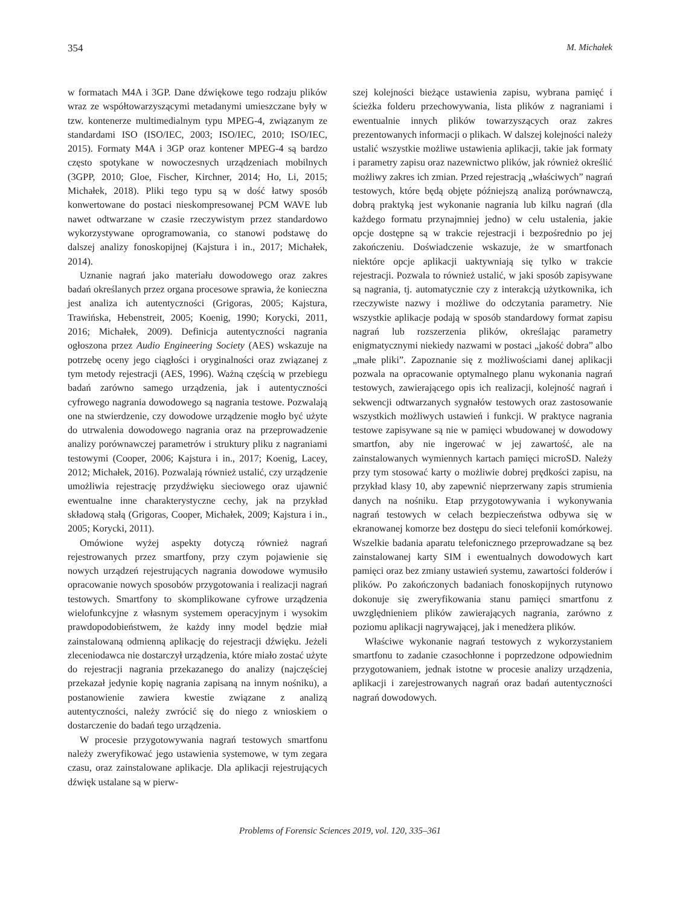354 M. Michałek
w formatach M4A i 3GP. Dane dźwiękowe tego rodzaju plików wraz ze współtowarzyszącymi metadanymi umieszczane były w tzw. kontenerze multimedialnym typu MPEG-4, związanym ze standardami ISO (ISO/IEC, 2003; ISO/IEC, 2010; ISO/IEC, 2015). Formaty M4A i 3GP oraz kontener MPEG-4 są bardzo często spotykane w nowoczesnych urządzeniach mobilnych (3GPP, 2010; Gloe, Fischer, Kirchner, 2014; Ho, Li, 2015; Michałek, 2018). Pliki tego typu są w dość łatwy sposób konwertowane do postaci nieskompresowanej PCM WAVE lub nawet odtwarzane w czasie rzeczywistym przez standardowo wykorzystywane oprogramowania, co stanowi podstawę do dalszej analizy fonoskopijnej (Kajstura i in., 2017; Michałek, 2014).
Uznanie nagrań jako materiału dowodowego oraz zakres badań określanych przez organa procesowe sprawia, że konieczna jest analiza ich autentyczności (Grigoras, 2005; Kajstura, Trawińska, Hebenstreit, 2005; Koenig, 1990; Korycki, 2011, 2016; Michałek, 2009). Definicja autentyczności nagrania ogłoszona przez Audio Engineering Society (AES) wskazuje na potrzebę oceny jego ciągłości i oryginalności oraz związanej z tym metody rejestracji (AES, 1996). Ważną częścią w przebiegu badań zarówno samego urządzenia, jak i autentyczności cyfrowego nagrania dowodowego są nagrania testowe. Pozwalają one na stwierdzenie, czy dowodowe urządzenie mogło być użyte do utrwalenia dowodowego nagrania oraz na przeprowadzenie analizy porównawczej parametrów i struktury pliku z nagraniami testowymi (Cooper, 2006; Kajstura i in., 2017; Koenig, Lacey, 2012; Michałek, 2016). Pozwalają również ustalić, czy urządzenie umożliwia rejestrację przydźwięku sieciowego oraz ujawnić ewentualne inne charakterystyczne cechy, jak na przykład składową stałą (Grigoras, Cooper, Michałek, 2009; Kajstura i in., 2005; Korycki, 2011).
Omówione wyżej aspekty dotyczą również nagrań rejestrowanych przez smartfony, przy czym pojawienie się nowych urządzeń rejestrujących nagrania dowodowe wymusiło opracowanie nowych sposobów przygotowania i realizacji nagrań testowych. Smartfony to skomplikowane cyfrowe urządzenia wielofunkcyjne z własnym systemem operacyjnym i wysokim prawdopodobieństwem, że każdy inny model będzie miał zainstalowaną odmienną aplikację do rejestracji dźwięku. Jeżeli zleceniodawca nie dostarczył urządzenia, które miało zostać użyte do rejestracji nagrania przekazanego do analizy (najczęściej przekazał jedynie kopię nagrania zapisaną na innym nośniku), a postanowienie zawiera kwestie związane z analizą autentyczności, należy zwrócić się do niego z wnioskiem o dostarczenie do badań tego urządzenia.
W procesie przygotowywania nagrań testowych smartfonu należy zweryfikować jego ustawienia systemowe, w tym zegara czasu, oraz zainstalowane aplikacje. Dla aplikacji rejestrujących dźwięk ustalane są w pierw-
szej kolejności bieżące ustawienia zapisu, wybrana pamięć i ścieżka folderu przechowywania, lista plików z nagraniami i ewentualnie innych plików towarzyszących oraz zakres prezentowanych informacji o plikach. W dalszej kolejności należy ustalić wszystkie możliwe ustawienia aplikacji, takie jak formaty i parametry zapisu oraz nazewnictwo plików, jak również określić możliwy zakres ich zmian. Przed rejestracją „właściwych” nagrań testowych, które będą objęte późniejszą analizą porównawczą, dobrą praktyką jest wykonanie nagrania lub kilku nagrań (dla każdego formatu przynajmniej jedno) w celu ustalenia, jakie opcje dostępne są w trakcie rejestracji i bezpośrednio po jej zakończeniu. Doświadczenie wskazuje, że w smartfonach niektóre opcje aplikacji uaktywniają się tylko w trakcie rejestracji. Pozwala to również ustalić, w jaki sposób zapisywane są nagrania, tj. automatycznie czy z interakcją użytkownika, ich rzeczywiste nazwy i możliwe do odczytania parametry. Nie wszystkie aplikacje podają w sposób standardowy format zapisu nagrań lub rozszerzenia plików, określając parametry enigmatycznymi niekiedy nazwami w postaci „jakość dobra” albo „małe pliki”. Zapoznanie się z możliwościami danej aplikacji pozwala na opracowanie optymalnego planu wykonania nagrań testowych, zawierającego opis ich realizacji, kolejność nagrań i sekwencji odtwarzanych sygnałów testowych oraz zastosowanie wszystkich możliwych ustawień i funkcji. W praktyce nagrania testowe zapisywane są nie w pamięci wbudowanej w dowodowy smartfon, aby nie ingerować w jej zawartość, ale na zainstalowanych wymiennych kartach pamięci microSD. Należy przy tym stosować karty o możliwie dobrej prędkości zapisu, na przykład klasy 10, aby zapewnić nieprzerwany zapis strumienia danych na nośniku. Etap przygotowywania i wykonywania nagrań testowych w celach bezpieczeństwa odbywa się w ekranowanej komorze bez dostępu do sieci telefonii komórkowej. Wszelkie badania aparatu telefonicznego przeprowadzane są bez zainstalowanej karty SIM i ewentualnych dowodowych kart pamięci oraz bez zmiany ustawień systemu, zawartości folderów i plików. Po zakończonych badaniach fonoskopijnych rutynowo dokonuje się zweryfikowania stanu pamięci smartfonu z uwzględnieniem plików zawierających nagrania, zarówno z poziomu aplikacji nagrywającej, jak i menedżera plików.
Właściwe wykonanie nagrań testowych z wykorzystaniem smartfonu to zadanie czasochłonne i poprzedzone odpowiednim przygotowaniem, jednak istotne w procesie analizy urządzenia, aplikacji i zarejestrowanych nagrań oraz badań autentyczności nagrań dowodowych.
Problems of Forensic Sciences 2019, vol. 120, 335–361